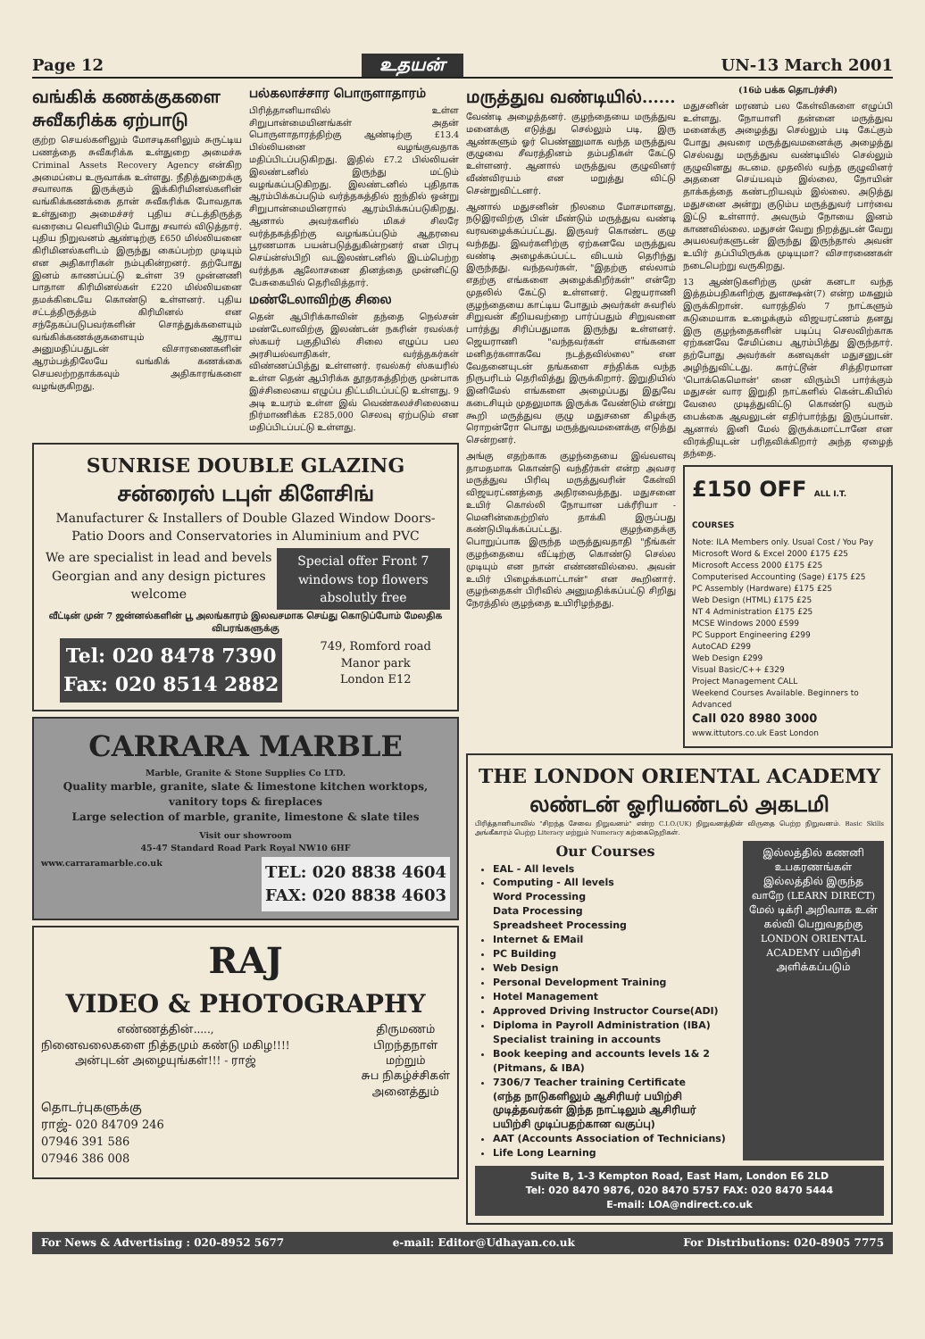Page 12 உதயன் UN-13 March 2001
வங்கிக் கணக்குகளை சுவீகரிக்க ஏற்பாடு
குற்ற செயல்களிலும் மோசடிகளிலும் சுருட்டிய பணத்தை சுவீகரிக்க உள்துறை அமைச்சு Criminal Assets Recovery Agency என்கிற அமைப்பை உருவாக்க உள்ளது. நீதித்துறைக்கு சவாலாக இருக்கும் இக்கிரிமினல்களின் வங்கிக்கணக்கை தான் சுவீகரிக்க போவதாக உள்துறை அமைச்சர் புதிய சட்டத்திருத்த வரைபை வெளியிடும் போது சவால் விடுத்தார். புதிய நிறுவனம் ஆண்டிற்கு £650 மில்லியனை கிரிமினல்களிடம் இருந்து கைப்பற்ற முடியும் என அதிகாரிகள் நம்புகின்றனர். தற்போது இனம் காணப்பட்டு உள்ள 39 முன்னணி பாதாள கிரிமினல்கள் £220 மில்லியனை தமக்கிடையே கொண்டு உள்ளனர். புதிய சட்டத்திருத்தம் கிரிமினல் என சந்தேகப்படுபவர்களின் சொத்துக்களையும் வங்கிக்கணக்குகளையும் ஆராய அனுமதிப்பதுடன் விசாரணைகளின் ஆரம்பத்திலேயே வங்கிக் கணக்கை செயலற்றதாக்கவும் அதிகாரங்களை வழங்குகிறது.
பல்கலாச்சார பொருளாதாரம்
பிரித்தானியாவில் உள்ள சிறுபான்மையினங்கள் அதன் பொருளாதாரத்திற்கு ஆண்டிற்கு £13.4 பில்லியனை வழங்குவதாக மதிப்பிடப்படுகிறது. இதில் £7.2 பில்லியன் இலண்டனில் இருந்து மட்டும் வழங்கப்படுகிறது. இலண்டனில் புதிதாக ஆரம்பிக்கப்படும் வர்த்தகத்தில் ஐந்தில் ஒன்று சிறுபான்மையினரால் ஆரம்பிக்கப்படுகிறது. ஆனால் அவர்களில் மிகச் சிலரே வர்த்தகத்திற்கு வழங்கப்படும் ஆதரவை பூரணமாக பயன்படுத்துகின்றனர் என பிரபு செய்ன்ஸ்பிறி வடஇலண்டனில் இடம்பெற்ற வர்த்தக ஆலோசனை தினத்தை முன்னிட்டு பேசுகையில் தெரிவித்தார்.
மண்டேலாவிற்கு சிலை
தென் ஆபிரிக்காவின் தந்தை நெல்சன் மண்டேலாவிற்கு இலண்டன் நகரின் ரவல்கர் ஸ்கயர் பகுதியில் சிலை எழுப்ப பல அரசியல்வாதிகள், வர்த்தகர்கள் விண்ணப்பித்து உள்ளனர். ரவல்கர் ஸ்கயரில் உள்ள தென் ஆபிரிக்க தூதரகத்திற்கு முன்பாக இச்சிலையை எழுப்ப திட்டமிடப்பட்டு உள்ளது. 9 அடி உயரம் உள்ள இவ் வெண்கலச்சிலையை நிர்மாணிக்க £285,000 செலவு ஏற்படும் என மதிப்பிடப்பட்டு உள்ளது.
SUNRISE DOUBLE GLAZING
சன்ரைஸ் டபுள் கிளேசிங்
Manufacturer & Installers of Double Glazed Window Doors-Patio Doors and Conservatories in Aluminium and PVC
We are specialist in lead and bevels Georgian and any design pictures welcome
Special offer Front 7 windows top flowers absolutly free
வீட்டின் முன் 7 ஜன்னல்களின் பூ அலங்காரம் இலவசமாக செய்து கொடுப்போம் மேலதிக விபரங்களுக்கு
Tel: 020 8478 7390
Fax: 020 8514 2882
749, Romford road
Manor park
London E12
CARRARA MARBLE
Marble, Granite & Stone Supplies Co LTD.
Quality marble, granite, slate & limestone kitchen worktops, vanitory tops & fireplaces
Large selection of marble, granite, limestone & slate tiles
Visit our showroom
45-47 Standard Road Park Royal NW10 6HF
www.carraramarble.co.uk TEL: 020 8838 4604
FAX: 020 8838 4603
RAJ
VIDEO & PHOTOGRAPHY
எண்ணத்தின்.....,
நினைவலைகளை நித்தமும் கண்டு மகிழ!!!!
அன்புடன் அழையுங்கள்!!! - ராஜ்
திருமணம்
பிறந்தநாள்
மற்றும்
சுப நிகழ்ச்சிகள்
அனைத்தும்
தொடர்புகளுக்கு
ராஜ்- 020 84709 246
07946 391 586
07946 386 008
மருத்துவ வண்டியில்......
வேண்டி அழைத்தனர். குழந்தையை மருத்துவ மனைக்கு எடுத்து செல்லும் படி, இரு ஆண்களும் ஓர் பெண்ணுமாக வந்த மருத்துவ குழுவை சீவரத்தினம் தம்பதிகள் கேட்டு உள்ளனர். ஆனால் மருத்துவ குழுவினர் வீண்விரயம் என மறுத்து விட்டு சென்றுவிட்டனர்.
ஆனால் மதுசனின் நிலமை மோசமானது, நடுஇரவிற்கு பின் மீண்டும் மருத்துவ வண்டி வரவழைக்கப்பட்டது. இருவர் கொண்ட குழு வந்தது. இவர்களிற்கு ஏற்கனவே மருத்துவ வண்டி அழைக்கப்பட்ட விடயம் தெரிந்து இருந்தது. வந்தவர்கள், "இதற்கு எல்லாம் எதற்கு எங்களை அழைக்கிறீர்கள்" என்றே முதலில் கேட்டு உள்ளனர். ஜெயராணி குழந்தையை காட்டிய போதும் அவர்கள் சுவரில் சிறுவன் கீறியவற்றை பார்ப்பதும் சிறுவனை பார்த்து சிரிப்பதுமாக இருந்து உள்ளனர். ஜெயராணி "வந்தவர்கள் எங்களை மனிதர்களாகவே நடத்தவில்லை" என வேதனையுடன் தங்களை சந்திக்க வந்த நிருபரிடம் தெரிவித்து இருக்கிறார். இறுதியில் இனிமேல் எங்களை அழைப்பது இதுவே கடைசியும் முதலுமாக இருக்க வேண்டும் என்று கூறி மருத்துவ குழு மதுசனை கிழக்கு ரொறன்ரோ பொது மருத்துவமனைக்கு எடுத்து சென்றனர்.
அங்கு எதற்காக குழந்தையை இவ்வளவு தாமதமாக கொண்டு வந்தீர்கள் என்ற அவசர மருத்துவ பிரிவு மருத்துவரின் கேள்வி விஜயரட்ணத்தை அதிரவைத்தது. மதுசனை உயிர் கொல்லி நோயான பக்ரீரியா - மெனின்கைற்றிஸ் தாக்கி இருப்பது கண்டுபிடிக்கப்பட்டது. குழந்தைக்கு பொறுப்பாக இருந்த மருத்துவதாதி "நீங்கள் குழந்தையை வீட்டிற்கு கொண்டு செல்ல முடியும் என நான் எண்ணவில்லை. அவன் உயிர் பிழைக்கமாட்டான்" என கூறினார். குழந்தைகள் பிரிவில் அனுமதிக்கப்பட்டு சிறிது நேரத்தில் குழந்தை உயிரிழந்தது.
(16ம் பக்க தொடர்ச்சி)
மதுசனின் மரணம் பல கேள்விகளை எழுப்பி உள்ளது. நோயாளி தன்னை மருத்துவ மனைக்கு அழைத்து செல்லும் படி கேட்கும் போது அவரை மருத்துவமனைக்கு அழைத்து செல்வது மருத்துவ வண்டியில் செல்லும் குழுவினது கடமை. முதலில் வந்த குழுவினர் அதனை செய்யவும் இல்லை, நோயின் தாக்கத்தை கண்டறியவும் இல்லை. அடுத்து மதுசனை அன்று குடும்ப மருத்துவர் பார்வை இட்டு உள்ளார். அவரும் நோயை இனம் காணவில்லை. மதுசன் வேறு நிறத்துடன் வேறு அயலவர்களுடன் இருந்து இருந்தால் அவன் உயிர் தப்பியிருக்க முடியுமா? விசாரணைகள் நடைபெற்று வருகிறது.
13 ஆண்டுகளிற்கு முன் கனடா வந்த இத்தம்பதிகளிற்கு துளக்ஷன்(7) என்ற மகனும் இருக்கிறான். வாரத்தில் 7 நாட்களும் கடுமையாக உழைக்கும் விஜயரட்ணம் தனது இரு குழந்தைகளின் படிப்பு செலவிற்காக ஏற்கனவே சேமிப்பை ஆரம்பித்து இருந்தார். தற்போது அவர்கள் கனவுகள் மதுசனுடன் அழிந்துவிட்டது. கார்ட்டூன் சித்திரமான 'பொக்கெமொன்' னை விரும்பி பார்க்கும் மதுசன் வார இறுதி நாட்களில் கென்டகியில் வேலை முடித்துவிட்டு கொண்டு வரும் பைக்கை ஆவலுடன் எதிர்பார்த்து இருப்பான். ஆனால் இனி மேல் இருக்கமாட்டானே என விரக்தியுடன் பரிதவிக்கிறார் அந்த ஏழைத் தந்தை.
£150 OFF ALL I.T. COURSES
Note: ILA Members only. Usual Cost / You Pay
Microsoft Word & Excel 2000 £175 £25
Microsoft Access 2000 £175 £25
Computerised Accounting (Sage) £175 £25
PC Assembly (Hardware) £175 £25
Web Design (HTML) £175 £25
NT 4 Administration £175 £25
MCSE Windows 2000 £599
PC Support Engineering £299
AutoCAD £299
Web Design £299
Visual Basic/C++ £329
Project Management CALL
Weekend Courses Available. Beginners to Advanced
Call 020 8980 3000 www.ittutors.co.uk East London
THE LONDON ORIENTAL ACADEMY
லண்டன் ஓரியண்டல் அகடமி
பிரித்தானியாவில் "சிறந்த சேவை நிறுவனம்" என்ற C.I.O.(UK) நிறுவனத்தின் விருதை பெற்ற நிறுவனம். Basic Skills அங்கீகாரம் பெற்ற Literacy மற்றும் Numeracy கற்கைநெறிகள்.
Our Courses
EAL - All levels
Computing - All levels
Word Processing
Data Processing
Spreadsheet Processing
Internet & EMail
PC Building
Web Design
Personal Development Training
Hotel Management
Approved Driving Instructor Course(ADI)
Diploma in Payroll Administration (IBA)
Specialist training in accounts
Book keeping and accounts levels 1& 2 (Pitmans, & IBA)
7306/7 Teacher training Certificate
(எந்த நாடுகளிலும் ஆசிரியர் பயிற்சி முடித்தவர்கள் இந்த நாட்டிலும் ஆசிரியர் பயிற்சி முடிப்பதற்கான வகுப்பு)
AAT (Accounts Association of Technicians)
Life Long Learning
இல்லத்தில் கணனி உபகரணங்கள் இல்லத்தில் இருந்த வாறே (LEARN DIRECT) மேல் டிக்ரி அறிவாக உன் கல்வி பெறுவதற்கு LONDON ORIENTAL ACADEMY பயிற்சி அளிக்கப்படும்
Suite B, 1-3 Kempton Road, East Ham, London E6 2LD
Tel: 020 8470 9876, 020 8470 5757 FAX: 020 8470 5444
E-mail: LOA@ndirect.co.uk
For News & Advertising : 020-8952 5677 e-mail: Editor@Udhayan.co.uk For Distributions: 020-8905 7775